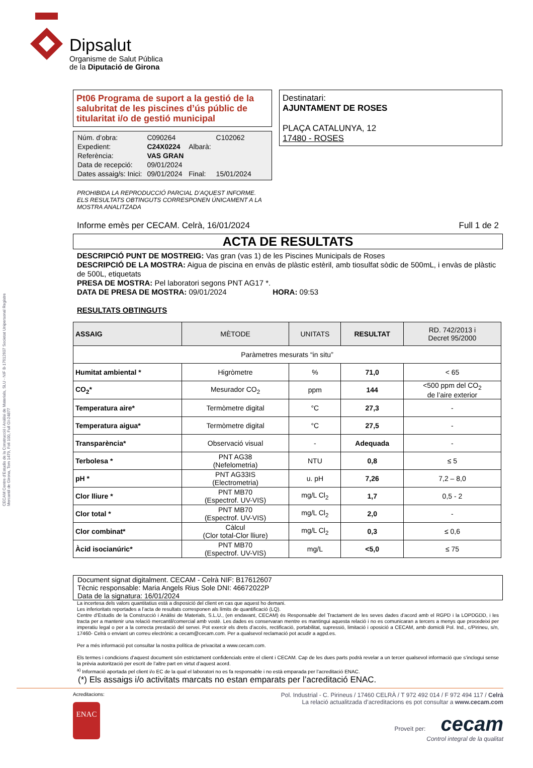CECAM Centre d'Estudis de la Construcció i Anàlisi de Materials, SLU - NIF B-17612607 Societat Unipersonal Registre Mercantil de Girona, Tom 1479, Foli 100, Full GI-24877
Dipsalut
Organisme de Salut Pública
de la Diputació de Girona
Pt06 Programa de suport a la gestió de la salubritat de les piscines d’ús públic de titularitat i/o de gestió municipal
| Núm. d’obra: | C090264 | | C102062 |
| Expedient: | C24X0224 | Albarà: | |
| Referència: | VAS GRAN | | |
| Data de recepció: | 09/01/2024 | | |
| Dates assaig/s: Inici: | 09/01/2024 | Final: | 15/01/2024 |
PROHIBIDA LA REPRODUCCIÓ PARCIAL D’AQUEST INFORME.
ELS RESULTATS OBTINGUTS CORRESPONEN ÚNICAMENT A LA MOSTRA ANALITZADA
Destinatari:
AJUNTAMENT DE ROSES
PLAÇA CATALUNYA, 12
17480 - ROSES
Informe emès per CECAM. Celrà, 16/01/2024 Full 1 de 2
ACTA DE RESULTATS
DESCRIPCIÓ PUNT DE MOSTREIG: Vas gran (vas 1) de les Piscines Municipals de Roses
DESCRIPCIÓ DE LA MOSTRA: Aigua de piscina en envàs de plàstic estèril, amb tiosulfat sòdic de 500mL, i envàs de plàstic de 500L, etiquetats
PRESA DE MOSTRA: Pel laboratori segons PNT AG17 *.
DATA DE PRESA DE MOSTRA: 09/01/2024 HORA: 09:53
RESULTATS OBTINGUTS
| ASSAIG | MÈTODE | UNITATS | RESULTAT | RD. 742/2013 i Decret 95/2000 |
| --- | --- | --- | --- | --- |
| Paràmetres mesurats “in situ” | | | | |
| Humitat ambiental * | Higròmetre | % | 71,0 | < 65 |
| CO<sub>2</sub>* | Mesurador CO<sub>2</sub> | ppm | 144 | <500 ppm del CO<sub>2</sub> de l’aire exterior |
| Temperatura aire* | Termòmetre digital | °C | 27,3 | - |
| Temperatura aigua* | Termòmetre digital | °C | 27,5 | - |
| Transparència* | Observació visual | - | Adequada | - |
| Terbolesa * | PNT AG38 (Nefelometria) | NTU | 0,8 | ≤ 5 |
| pH * | PNT AG33IS (Electrometria) | u. pH | 7,26 | 7,2 – 8,0 |
| Clor lliure * | PNT MB70 (Espectrof. UV-VIS) | mg/L Cl<sub>2</sub> | 1,7 | 0,5 - 2 |
| Clor total * | PNT MB70 (Espectrof. UV-VIS) | mg/L Cl<sub>2</sub> | 2,0 | - |
| Clor combinat* | Càlcul (Clor total-Clor lliure) | mg/L Cl<sub>2</sub> | 0,3 | ≤ 0,6 |
| Àcid isocianúric* | PNT MB70 (Espectrof. UV-VIS) | mg/L | <5,0 | ≤ 75 |
Document signat digitalment. CECAM - Celrà NIF: B17612607
Tècnic responsable: Maria Angels Rius Sole DNI: 46672022P
Data de la signatura: 16/01/2024
La incertesa dels valors quantitatius està a disposició del client en cas que aquest ho demani.
Les inferioritats reportades a l’acta de resultats corresponen als límits de quantificació (LQ).
Centre d’Estudis de la Construcció i Anàlisi de Materials, S.L.U., (en endavant, CECAM) és Responsable del Tractament de les seves dades d’acord amb el RGPD i la LOPDGDD, i les tracta per a mantenir una relació mercantil/comercial amb vostè. Les dades es conservaran mentre es mantingui aquesta relació i no es comunicaran a tercers a menys que procedeixi per imperatiu legal o per a la correcta prestació del servei. Pot exercir els drets d’accés, rectificació, portabilitat, supressió, limitació i oposició a CECAM, amb domicili Pol. Ind., c/Pirineu, s/n, 17460- Celrà o enviant un correu electrònic a cecam@cecam.com. Per a qualsevol reclamació pot acudir a agpd.es.
Per a més informació pot consultar la nostra política de privacitat a www.cecam.com.
Els termes i condicions d’aquest document són estrictament confidencials entre el client i CECAM. Cap de les dues parts podrà revelar a un tercer qualsevol informació que s’inclogui sense la prèvia autorització per escrit de l’altre part en virtut d’aquest acord.
<sup>a)</sup> Informació aportada pel client i/o EC de la qual el laboratori no es fa responsable i no està emparada per l’acreditació ENAC.
(*) Els assaigs i/o activitats marcats no estan emparats per l’acreditació ENAC.
Acreditacions:
ENAC
Pol. Industrial - C. Pirineus / 17460 CELRÀ / T 972 492 014 / F 972 494 117 / Celrà
La relació actualitzada d’acreditacions es pot consultar a www.cecam.com
Proveït per: cecam
Control integral de la qualitat